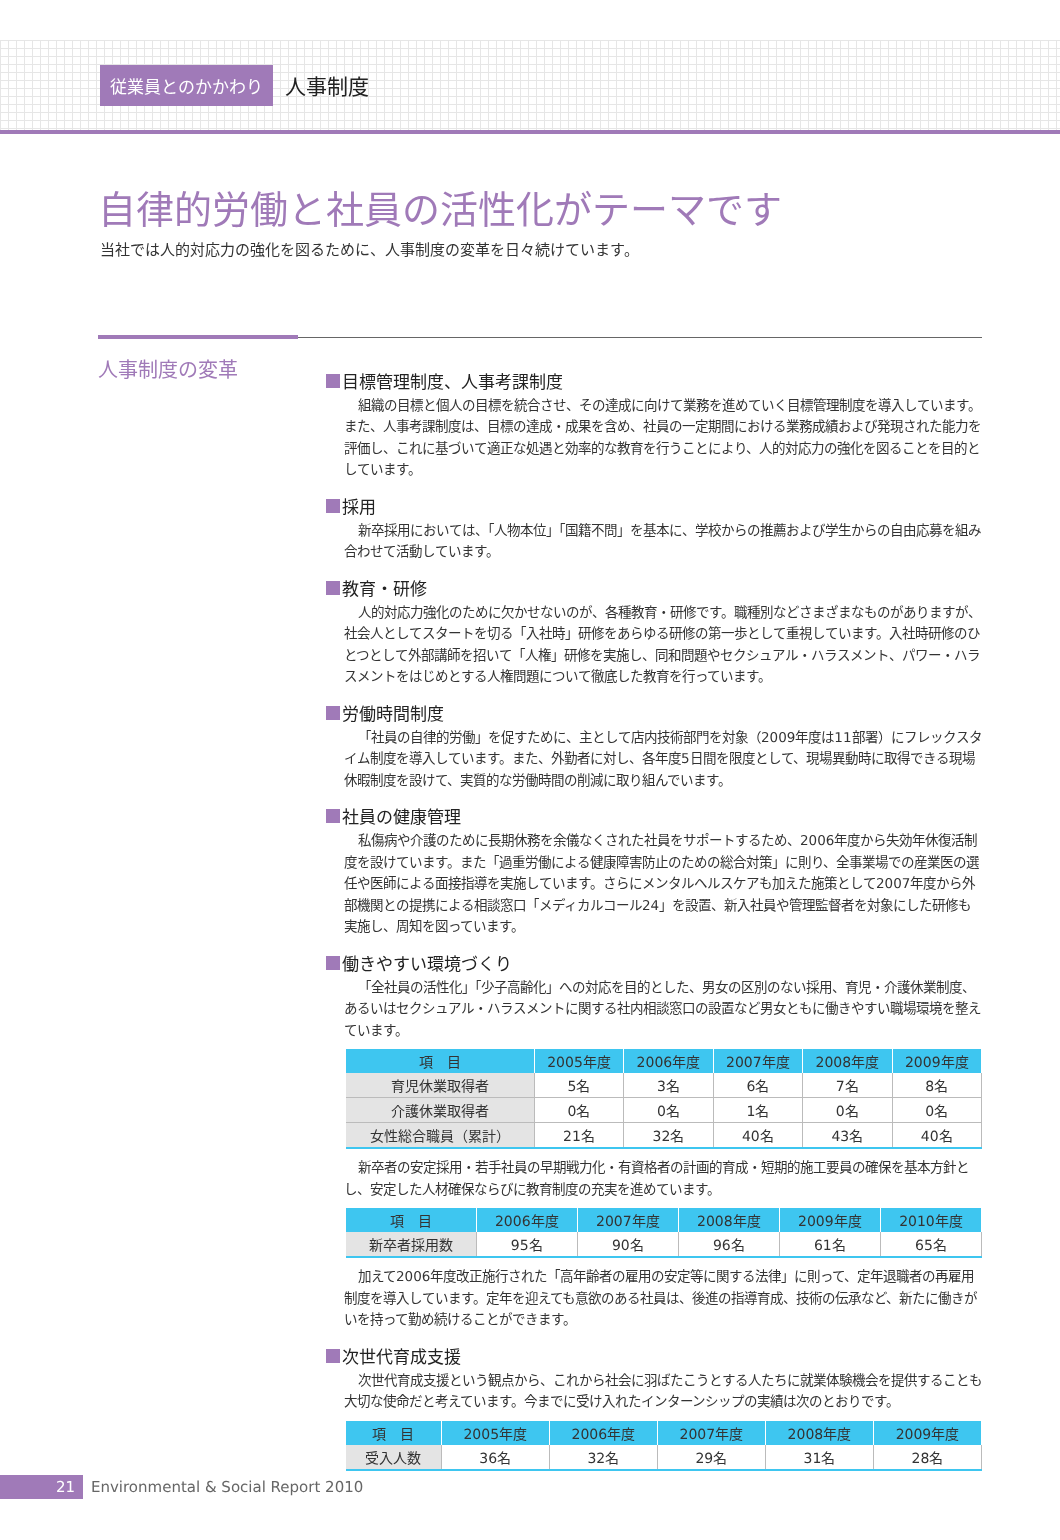従業員とのかかわり
人事制度
自律的労働と社員の活性化がテーマです
当社では人的対応力の強化を図るために、人事制度の変革を日々続けています。
人事制度の変革
目標管理制度、人事考課制度
組織の目標と個人の目標を統合させ、その達成に向けて業務を進めていく目標管理制度を導入しています。また、人事考課制度は、目標の達成・成果を含め、社員の一定期間における業務成績および発現された能力を評価し、これに基づいて適正な処遇と効率的な教育を行うことにより、人的対応力の強化を図ることを目的としています。
採用
新卒採用においては、「人物本位」「国籍不問」を基本に、学校からの推薦および学生からの自由応募を組み合わせて活動しています。
教育・研修
人的対応力強化のために欠かせないのが、各種教育・研修です。職種別などさまざまなものがありますが、社会人としてスタートを切る「入社時」研修をあらゆる研修の第一歩として重視しています。入社時研修のひとつとして外部講師を招いて「人権」研修を実施し、同和問題やセクシュアル・ハラスメント、パワー・ハラスメントをはじめとする人権問題について徹底した教育を行っています。
労働時間制度
「社員の自律的労働」を促すために、主として店内技術部門を対象（2009年度は11部署）にフレックスタイム制度を導入しています。また、外勤者に対し、各年度5日間を限度として、現場異動時に取得できる現場休暇制度を設けて、実質的な労働時間の削減に取り組んでいます。
社員の健康管理
私傷病や介護のために長期休務を余儀なくされた社員をサポートするため、2006年度から失効年休復活制度を設けています。また「過重労働による健康障害防止のための総合対策」に則り、全事業場での産業医の選任や医師による面接指導を実施しています。さらにメンタルヘルスケアも加えた施策として2007年度から外部機関との提携による相談窓口「メディカルコール24」を設置、新入社員や管理監督者を対象にした研修も実施し、周知を図っています。
働きやすい環境づくり
「全社員の活性化」「少子高齢化」への対応を目的とした、男女の区別のない採用、育児・介護休業制度、あるいはセクシュアル・ハラスメントに関する社内相談窓口の設置など男女ともに働きやすい職場環境を整えています。
| 項 目 | 2005年度 | 2006年度 | 2007年度 | 2008年度 | 2009年度 |
| --- | --- | --- | --- | --- | --- |
| 育児休業取得者 | 5名 | 3名 | 6名 | 7名 | 8名 |
| 介護休業取得者 | 0名 | 0名 | 1名 | 0名 | 0名 |
| 女性総合職員（累計） | 21名 | 32名 | 40名 | 43名 | 40名 |
新卒者の安定採用・若手社員の早期戦力化・有資格者の計画的育成・短期的施工要員の確保を基本方針とし、安定した人材確保ならびに教育制度の充実を進めています。
| 項 目 | 2006年度 | 2007年度 | 2008年度 | 2009年度 | 2010年度 |
| --- | --- | --- | --- | --- | --- |
| 新卒者採用数 | 95名 | 90名 | 96名 | 61名 | 65名 |
加えて2006年度改正施行された「高年齢者の雇用の安定等に関する法律」に則って、定年退職者の再雇用制度を導入しています。定年を迎えても意欲のある社員は、後進の指導育成、技術の伝承など、新たに働きがいを持って勤め続けることができます。
次世代育成支援
次世代育成支援という観点から、これから社会に羽ばたこうとする人たちに就業体験機会を提供することも大切な使命だと考えています。今までに受け入れたインターンシップの実績は次のとおりです。
| 項 目 | 2005年度 | 2006年度 | 2007年度 | 2008年度 | 2009年度 |
| --- | --- | --- | --- | --- | --- |
| 受入人数 | 36名 | 32名 | 29名 | 31名 | 28名 |
21 Environmental & Social Report 2010